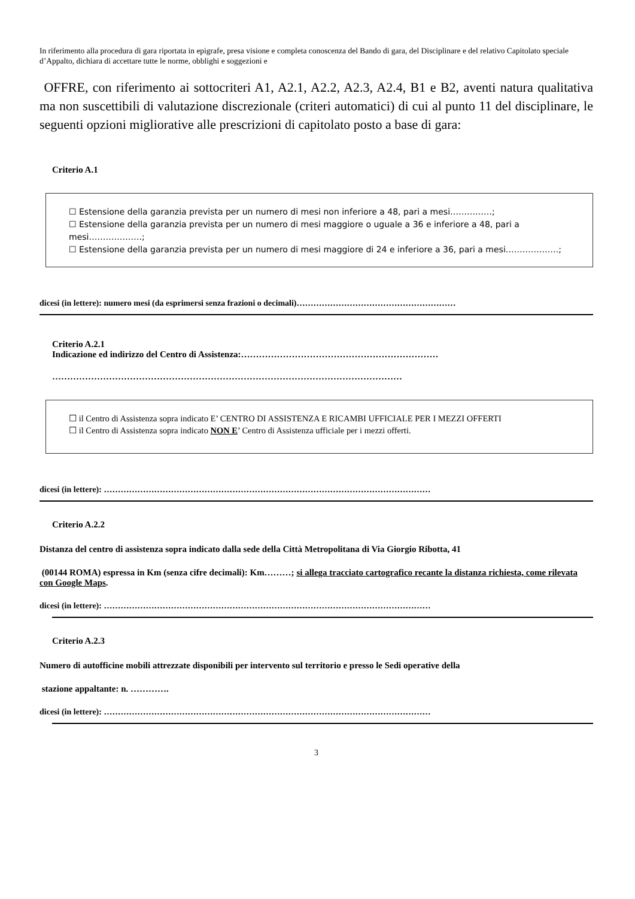In riferimento alla procedura di gara riportata in epigrafe, presa visione e completa conoscenza del Bando di gara, del Disciplinare e del relativo Capitolato speciale d’Appalto, dichiara di accettare tutte le norme, obblighi e soggezioni e
OFFRE, con riferimento ai sottocriteri A1, A2.1, A2.2, A2.3, A2.4, B1 e B2, aventi natura qualitativa ma non suscettibili di valutazione discrezionale (criteri automatici) di cui al punto 11 del disciplinare, le seguenti opzioni migliorative alle prescrizioni di capitolato posto a base di gara:
Criterio A.1
☐ Estensione della garanzia prevista per un numero di mesi non inferiore a 48, pari a mesi……………;
☐ Estensione della garanzia prevista per un numero di mesi maggiore o uguale a 36 e inferiore a 48, pari a mesi……………….;
☐ Estensione della garanzia prevista per un numero di mesi maggiore di 24 e inferiore a 36, pari a mesi……………….;
dicesi (in lettere): numero mesi (da esprimersi senza frazioni o decimali)…………………………………………………
Criterio A.2.1
Indicazione ed indirizzo del Centro di Assistenza:…………………………………………………………
………………………………………………………………………………………………………
☐ il Centro di Assistenza sopra indicato E’ CENTRO DI ASSISTENZA E RICAMBI UFFICIALE PER I MEZZI OFFERTI
☐ il Centro di Assistenza sopra indicato NON E’ Centro di Assistenza ufficiale per i mezzi offerti.
dicesi (in lettere): ………………………………………………………………………………………………………
Criterio A.2.2
Distanza del centro di assistenza sopra indicato dalla sede della Città Metropolitana di Via Giorgio Ribotta, 41
(00144 ROMA) espressa in Km (senza cifre decimali): Km………; si allega tracciato cartografico recante la distanza richiesta, come rilevata con Google Maps.
dicesi (in lettere): ………………………………………………………………………………………………………
Criterio A.2.3
Numero di autofficine mobili attrezzate disponibili per intervento sul territorio e presso le Sedi operative della
stazione appaltante: n. ………….
dicesi (in lettere): ………………………………………………………………………………………………………
3